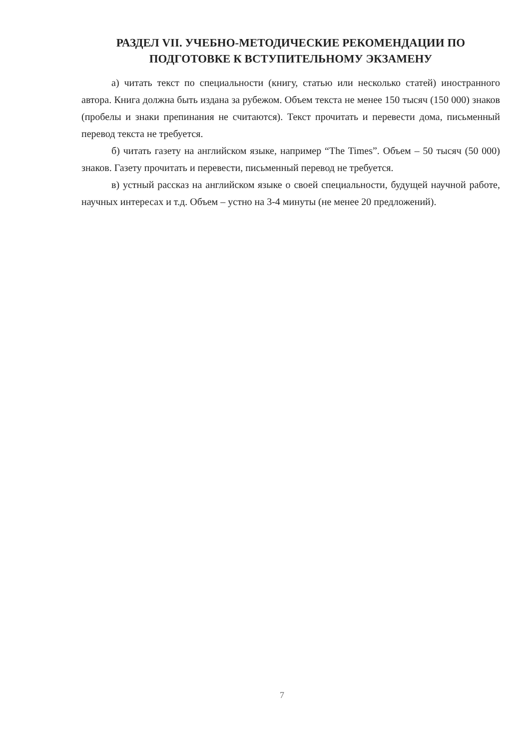РАЗДЕЛ VII. УЧЕБНО-МЕТОДИЧЕСКИЕ РЕКОМЕНДАЦИИ ПО
ПОДГОТОВКЕ К ВСТУПИТЕЛЬНОМУ ЭКЗАМЕНУ
а) читать текст по специальности (книгу, статью или несколько статей) иностранного автора. Книга должна быть издана за рубежом. Объем текста не менее 150 тысяч (150 000) знаков (пробелы и знаки препинания не считаются). Текст прочитать и перевести дома, письменный перевод текста не требуется.
б) читать газету на английском языке, например “The Times”. Объем – 50 тысяч (50 000) знаков. Газету прочитать и перевести, письменный перевод не требуется.
в) устный рассказ на английском языке о своей специальности, будущей научной работе, научных интересах и т.д. Объем – устно на 3-4 минуты (не менее 20 предложений).
7